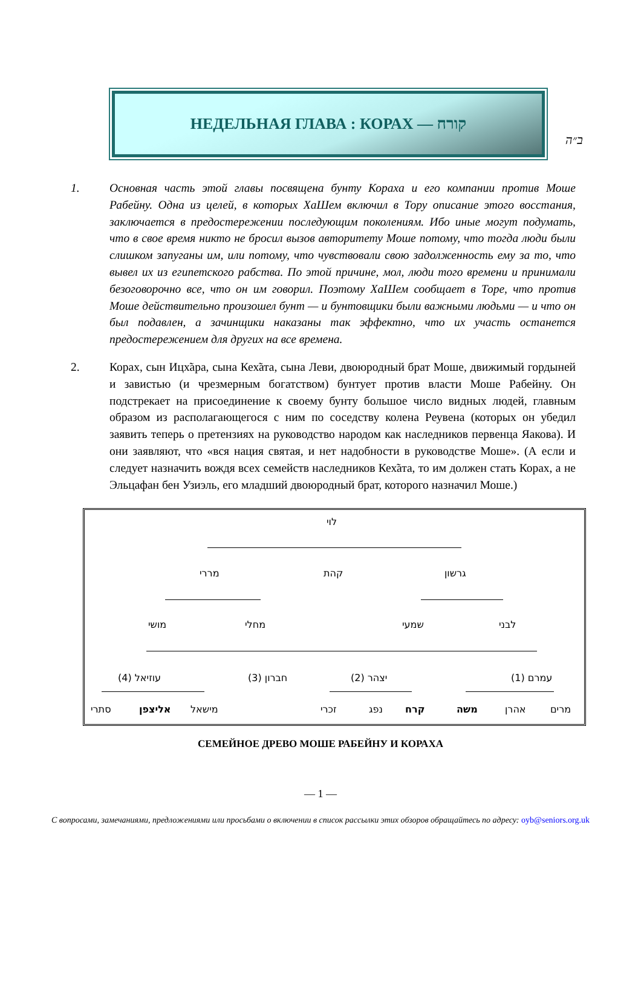ב״ה
НЕДЕЛЬНАЯ ГЛАВА : КОРАХ — קורח
1. Основная часть этой главы посвящена бунту Кораха и его компании против Моше Рабейну. Одна из целей, в которых ХаШем включил в Тору описание этого восстания, заключается в предостережении последующим поколениям. Ибо иные могут подумать, что в свое время никто не бросил вызов авторитету Моше потому, что тогда люди были слишком запуганы им, или потому, что чувствовали свою задолженность ему за то, что вывел их из египетского рабства. По этой причине, мол, люди того времени и принимали безоговорочно все, что он им говорил. Поэтому ХаШем сообщает в Торе, что против Моше действительно произошел бунт — и бунтовщики были важными людьми — и что он был подавлен, а зачинщики наказаны так эффектно, что их участь останется предостережением для других на все времена.
2. Корах, сын Ицх̃ара, сына Кех̃ата, сына Леви, двоюродный брат Моше, движимый гордыней и завистью (и чрезмерным богатством) бунтует против власти Моше Рабейну. Он подстрекает на присоединение к своему бунту большое число видных людей, главным образом из располагающегося с ним по соседству колена Реувена (которых он убедил заявить теперь о претензиях на руководство народом как наследников первенца Яакова). И они заявляют, что «вся нация святая, и нет надобности в руководстве Моше». (А если и следует назначить вождя всех семейств наследников Кех̃ата, то им должен стать Корах, а не Эльцафан бен Узиэль, его младший двоюродный брат, которого назначил Моше.)
לוי
מררי קהת גרשון
מושי מחלי שמעי לבני
עוזיאל (4) חברון (3) יצהר (2) עמרם (1)
סתרי אליצפן מישאל זכרי נפג קרח משה אהרן מרים
СЕМЕЙНОЕ ДРЕВО МОШЕ РАБЕЙНУ И КОРАХА
— 1 —
С вопросами, замечаниями, предложениями или просьбами о включении в список рассылки этих обзоров обращайтесь по адресу: oyb@seniors.org.uk